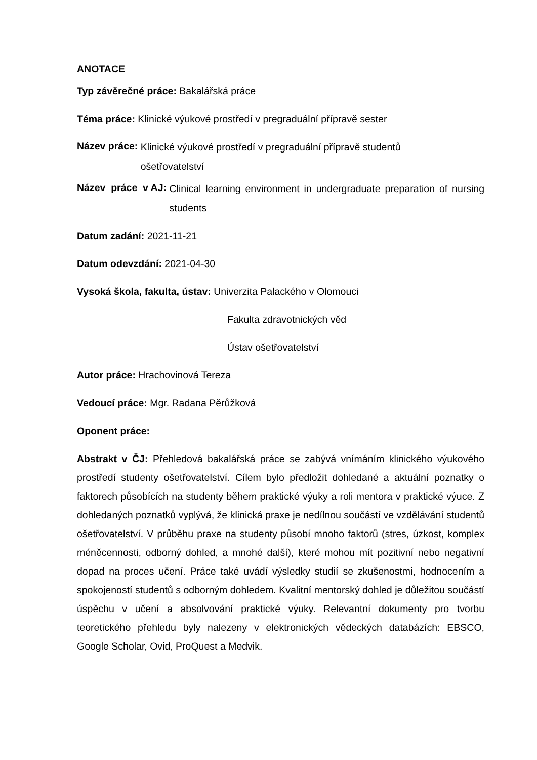ANOTACE
Typ závěrečné práce: Bakalářská práce
Téma práce: Klinické výukové prostředí v pregraduální přípravě sester
Název práce: Klinické výukové prostředí v pregraduální přípravě studentů
ošetřovatelství
Název práce v AJ: Clinical learning environment in undergraduate preparation of nursing students
Datum zadání: 2021-11-21
Datum odevzdání: 2021-04-30
Vysoká škola, fakulta, ústav: Univerzita Palackého v Olomouci
Fakulta zdravotnických věd
Ústav ošetřovatelství
Autor práce: Hrachovinová Tereza
Vedoucí práce: Mgr. Radana Pěrůžková
Oponent práce:
Abstrakt v ČJ: Přehledová bakalářská práce se zabývá vnímáním klinického výukového prostředí studenty ošetřovatelství. Cílem bylo předložit dohledané a aktuální poznatky o faktorech působících na studenty během praktické výuky a roli mentora v praktické výuce. Z dohledaných poznatků vyplývá, že klinická praxe je nedílnou součástí ve vzdělávání studentů ošetřovatelství. V průběhu praxe na studenty působí mnoho faktorů (stres, úzkost, komplex méněcennosti, odborný dohled, a mnohé další), které mohou mít pozitivní nebo negativní dopad na proces učení. Práce také uvádí výsledky studií se zkušenostmi, hodnocením a spokojeností studentů s odborným dohledem. Kvalitní mentorský dohled je důležitou součástí úspěchu v učení a absolvování praktické výuky. Relevantní dokumenty pro tvorbu teoretického přehledu byly nalezeny v elektronických vědeckých databázích: EBSCO, Google Scholar, Ovid, ProQuest a Medvik.